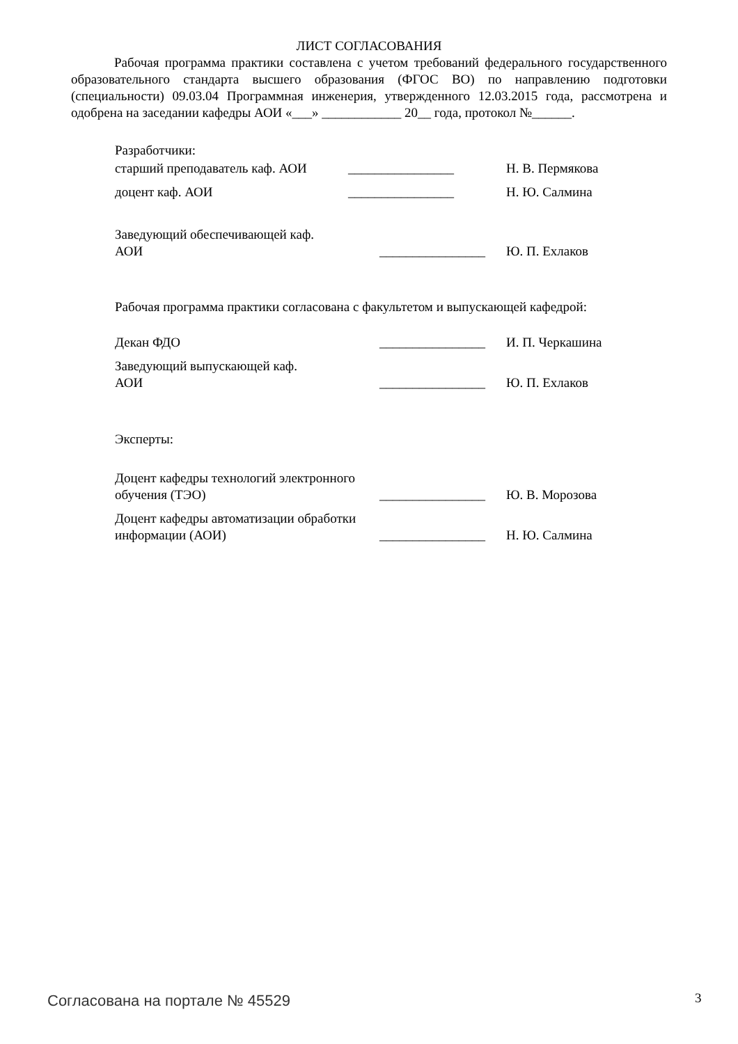ЛИСТ СОГЛАСОВАНИЯ
Рабочая программа практики составлена с учетом требований федерального государственного образовательного стандарта высшего образования (ФГОС ВО) по направлению подготовки (специальности) 09.03.04 Программная инженерия, утвержденного 12.03.2015 года, рассмотрена и одобрена на заседании кафедры АОИ «___» ____________ 20__ года, протокол №______.
Разработчики:
старший преподаватель каф. АОИ
________________ Н. В. Пермякова
доцент каф. АОИ ________________ Н. Ю. Салмина
Заведующий обеспечивающей каф.
АОИ
________________
Ю. П. Ехлаков
Рабочая программа практики согласована с факультетом и выпускающей кафедрой:
Декан ФДО ________________
И. П. Черкашина
Заведующий выпускающей каф.
АОИ
________________
Ю. П. Ехлаков
Эксперты:
Доцент кафедры технологий электронного обучения (ТЭО)
________________
Ю. В. Морозова
Доцент кафедры автоматизации обработки информации (АОИ)
________________
Н. Ю. Салмина
Согласована на портале № 45529 3